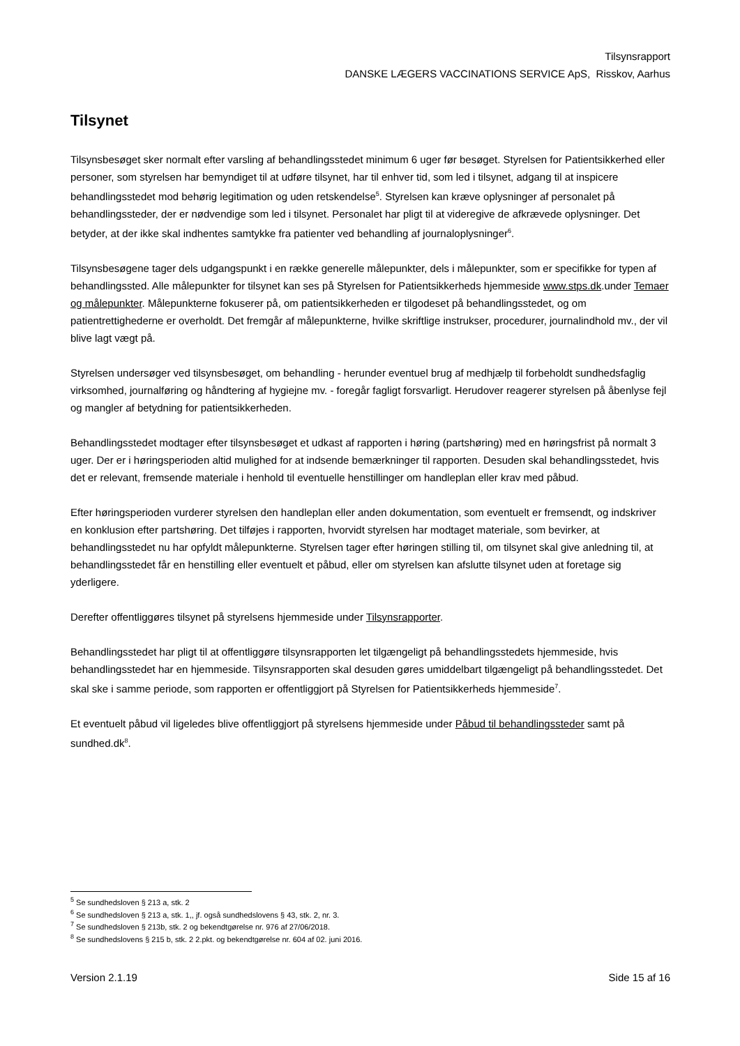Tilsynsrapport
DANSKE LÆGERS VACCINATIONS SERVICE ApS, Risskov, Aarhus
Tilsynet
Tilsynsbesøget sker normalt efter varsling af behandlingsstedet minimum 6 uger før besøget. Styrelsen for Patientsikkerhed eller personer, som styrelsen har bemyndiget til at udføre tilsynet, har til enhver tid, som led i tilsynet, adgang til at inspicere behandlingsstedet mod behørig legitimation og uden retskendelse<sup>5</sup>. Styrelsen kan kræve oplysninger af personalet på behandlingssteder, der er nødvendige som led i tilsynet. Personalet har pligt til at videregive de afkrævede oplysninger. Det betyder, at der ikke skal indhentes samtykke fra patienter ved behandling af journaloplysninger<sup>6</sup>.
Tilsynsbesøgene tager dels udgangspunkt i en række generelle målepunkter, dels i målepunkter, som er specifikke for typen af behandlingssted. Alle målepunkter for tilsynet kan ses på Styrelsen for Patientsikkerheds hjemmeside www.stps.dk.under Temaer og målepunkter. Målepunkterne fokuserer på, om patientsikkerheden er tilgodeset på behandlingsstedet, og om patientrettighederne er overholdt. Det fremgår af målepunkterne, hvilke skriftlige instrukser, procedurer, journalindhold mv., der vil blive lagt vægt på.
Styrelsen undersøger ved tilsynsbesøget, om behandling - herunder eventuel brug af medhjælp til forbeholdt sundhedsfaglig virksomhed, journalføring og håndtering af hygiejne mv. - foregår fagligt forsvarligt. Herudover reagerer styrelsen på åbenlyse fejl og mangler af betydning for patientsikkerheden.
Behandlingsstedet modtager efter tilsynsbesøget et udkast af rapporten i høring (partshøring) med en høringsfrist på normalt 3 uger. Der er i høringsperioden altid mulighed for at indsende bemærkninger til rapporten. Desuden skal behandlingsstedet, hvis det er relevant, fremsende materiale i henhold til eventuelle henstillinger om handleplan eller krav med påbud.
Efter høringsperioden vurderer styrelsen den handleplan eller anden dokumentation, som eventuelt er fremsendt, og indskriver en konklusion efter partshøring. Det tilføjes i rapporten, hvorvidt styrelsen har modtaget materiale, som bevirker, at behandlingsstedet nu har opfyldt målepunkterne. Styrelsen tager efter høringen stilling til, om tilsynet skal give anledning til, at behandlingsstedet får en henstilling eller eventuelt et påbud, eller om styrelsen kan afslutte tilsynet uden at foretage sig yderligere.
Derefter offentliggøres tilsynet på styrelsens hjemmeside under Tilsynsrapporter.
Behandlingsstedet har pligt til at offentliggøre tilsynsrapporten let tilgængeligt på behandlingsstedets hjemmeside, hvis behandlingsstedet har en hjemmeside. Tilsynsrapporten skal desuden gøres umiddelbart tilgængeligt på behandlingsstedet. Det skal ske i samme periode, som rapporten er offentliggjort på Styrelsen for Patientsikkerheds hjemmeside<sup>7</sup>.
Et eventuelt påbud vil ligeledes blive offentliggjort på styrelsens hjemmeside under Påbud til behandlingssteder samt på sundhed.dk<sup>8</sup>.
<sup>5</sup> Se sundhedsloven § 213 a, stk. 2
<sup>6</sup> Se sundhedsloven § 213 a, stk. 1,, jf. også sundhedslovens § 43, stk. 2, nr. 3.
<sup>7</sup> Se sundhedsloven § 213b, stk. 2 og bekendtgørelse nr. 976 af 27/06/2018.
<sup>8</sup> Se sundhedslovens § 215 b, stk. 2 2.pkt. og bekendtgørelse nr. 604 af 02. juni 2016.
Version 2.1.19 Side 15 af 16